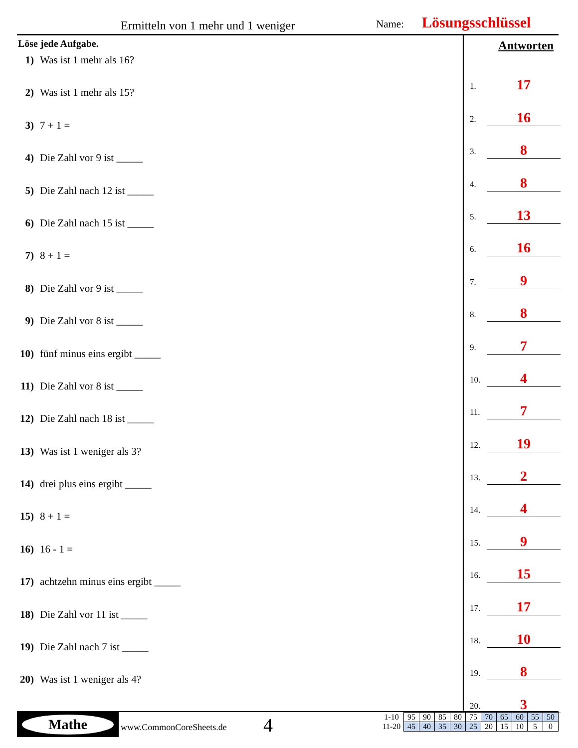Ermitteln von 1 mehr und 1 weniger
Name: Lösungsschlüssel
Löse jede Aufgabe.
1) Was ist 1 mehr als 16?
2) Was ist 1 mehr als 15?
3) 7 + 1 =
4) Die Zahl vor 9 ist _____
5) Die Zahl nach 12 ist _____
6) Die Zahl nach 15 ist _____
7) 8 + 1 =
8) Die Zahl vor 9 ist _____
9) Die Zahl vor 8 ist _____
10) fünf minus eins ergibt _____
11) Die Zahl vor 8 ist _____
12) Die Zahl nach 18 ist _____
13) Was ist 1 weniger als 3?
14) drei plus eins ergibt _____
15) 8 + 1 =
16) 16 - 1 =
17) achtzehn minus eins ergibt _____
18) Die Zahl vor 11 ist _____
19) Die Zahl nach 7 ist _____
20) Was ist 1 weniger als 4?
Antworten
1. 17
2. 16
3. 8
4. 8
5. 13
6. 16
7. 9
8. 8
9. 7
10. 4
11. 7
12. 19
13. 2
14. 4
15. 9
16. 15
17. 17
18. 10
19. 8
20. 3
Mathe
www.CommonCoreSheets.de 4
| 1-10 | 95 | 90 | 85 | 80 | 75 | 70 | 65 | 60 | 55 | 50 |
| 11-20 | 45 | 40 | 35 | 30 | 25 | 20 | 15 | 10 | 5 | 0 |